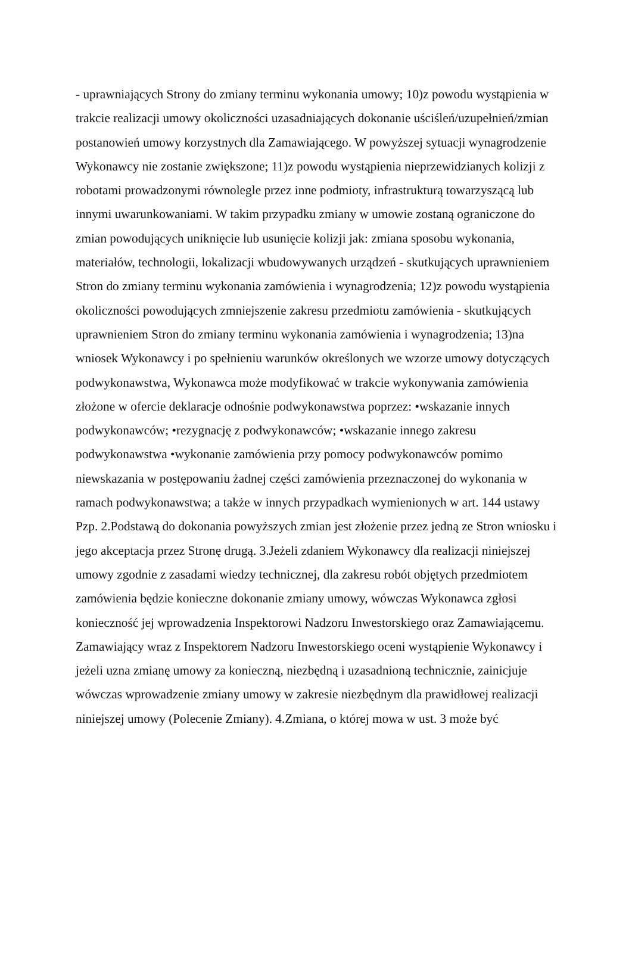- uprawniających Strony do zmiany terminu wykonania umowy; 10)z powodu wystąpienia w trakcie realizacji umowy okoliczności uzasadniających dokonanie uściśleń/uzupełnień/zmian postanowień umowy korzystnych dla Zamawiającego. W powyższej sytuacji wynagrodzenie Wykonawcy nie zostanie zwiększone; 11)z powodu wystąpienia nieprzewidzianych kolizji z robotami prowadzonymi równolegle przez inne podmioty, infrastrukturą towarzyszącą lub innymi uwarunkowaniami. W takim przypadku zmiany w umowie zostaną ograniczone do zmian powodujących uniknięcie lub usunięcie kolizji jak: zmiana sposobu wykonania, materiałów, technologii, lokalizacji wbudowywanych urządzeń - skutkujących uprawnieniem Stron do zmiany terminu wykonania zamówienia i wynagrodzenia; 12)z powodu wystąpienia okoliczności powodujących zmniejszenie zakresu przedmiotu zamówienia - skutkujących uprawnieniem Stron do zmiany terminu wykonania zamówienia i wynagrodzenia; 13)na wniosek Wykonawcy i po spełnieniu warunków określonych we wzorze umowy dotyczących podwykonawstwa, Wykonawca może modyfikować w trakcie wykonywania zamówienia złożone w ofercie deklaracje odnośnie podwykonawstwa poprzez: •wskazanie innych podwykonawców; •rezygnację z podwykonawców; •wskazanie innego zakresu podwykonawstwa •wykonanie zamówienia przy pomocy podwykonawców pomimo niewskazania w postępowaniu żadnej części zamówienia przeznaczonej do wykonania w ramach podwykonawstwa; a także w innych przypadkach wymienionych w art. 144 ustawy Pzp. 2.Podstawą do dokonania powyższych zmian jest złożenie przez jedną ze Stron wniosku i jego akceptacja przez Stronę drugą. 3.Jeżeli zdaniem Wykonawcy dla realizacji niniejszej umowy zgodnie z zasadami wiedzy technicznej, dla zakresu robót objętych przedmiotem zamówienia będzie konieczne dokonanie zmiany umowy, wówczas Wykonawca zgłosi konieczność jej wprowadzenia Inspektorowi Nadzoru Inwestorskiego oraz Zamawiającemu. Zamawiający wraz z Inspektorem Nadzoru Inwestorskiego oceni wystąpienie Wykonawcy i jeżeli uzna zmianę umowy za konieczną, niezbędną i uzasadnioną technicznie, zainicjuje wówczas wprowadzenie zmiany umowy w zakresie niezbędnym dla prawidłowej realizacji niniejszej umowy (Polecenie Zmiany). 4.Zmiana, o której mowa w ust. 3 może być